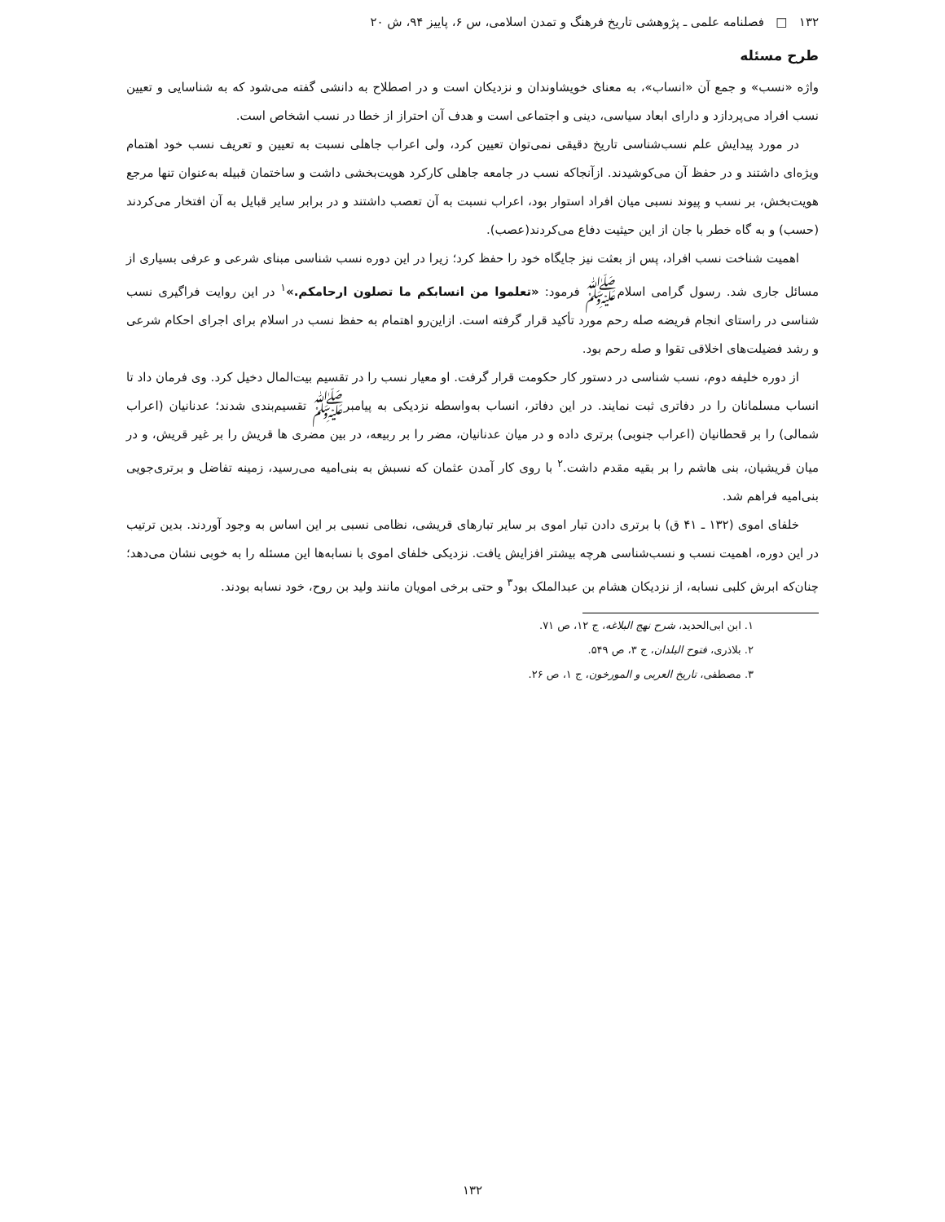۱۳۲ □ فصلنامه علمی ـ پژوهشی تاریخ فرهنگ و تمدن اسلامی، س ۶، پاییز ۹۴، ش ۲۰
طرح مسئله
واژه «نسب» و جمع آن «انساب»، به معنای خویشاوندان و نزدیکان است و در اصطلاح به دانشی گفته می‌شود که به شناسایی و تعیین نسب افراد می‌پردازد و دارای ابعاد سیاسی، دینی و اجتماعی است و هدف آن احتراز از خطا در نسب اشخاص است.
در مورد پیدایش علم نسب‌شناسی تاریخ دقیقی نمی‌توان تعیین کرد، ولی اعراب جاهلی نسبت به تعیین و تعریف نسب خود اهتمام ویژه‌ای داشتند و در حفظ آن می‌کوشیدند. ازآنجاکه نسب در جامعه جاهلی کارکرد هویت‌بخشی داشت و ساختمان قبیله به‌عنوان تنها مرجع هویت‌بخش، بر نسب و پیوند نسبی میان افراد استوار بود، اعراب نسبت به آن تعصب داشتند و در برابر سایر قبایل به آن افتخار می‌کردند (حسب) و به گاه خطر با جان از این حیثیت دفاع می‌کردند(عصب).
اهمیت شناخت نسب افراد، پس از بعثت نیز جایگاه خود را حفظ کرد؛ زیرا در این دوره نسب شناسی مبنای شرعی و عرفی بسیاری از مسائل جاری شد. رسول گرامی اسلامﷺ فرمود: «تعلموا من انسابکم ما تصلون ارحامکم.»<sup>۱</sup> در این روایت فراگیری نسب شناسی در راستای انجام فریضه صله رحم مورد تأکید قرار گرفته است. ازاین‌رو اهتمام به حفظ نسب در اسلام برای اجرای احکام شرعی و رشد فضیلت‌های اخلاقی تقوا و صله رحم بود.
از دوره خلیفه دوم، نسب شناسی در دستور کار حکومت قرار گرفت. او معیار نسب را در تقسیم بیت‌المال دخیل کرد. وی فرمان داد تا انساب مسلمانان را در دفاتری ثبت نمایند. در این دفاتر، انساب به‌واسطه نزدیکی به پیامبرﷺ تقسیم‌بندی شدند؛ عدنانیان (اعراب شمالی) را بر قحطانیان (اعراب جنوبی) برتری داده و در میان عدنانیان، مضر را بر ربیعه، در بین مضری ها قریش را بر غیر قریش، و در میان قریشیان، بنی هاشم را بر بقیه مقدم داشت.<sup>۲</sup> با روی کار آمدن عثمان که نسبش به بنی‌امیه می‌رسید، زمینه تفاضل و برتری‌جویی بنی‌امیه فراهم شد.
خلفای اموی (۱۳۲ ـ ۴۱ ق) با برتری دادن تبار اموی بر سایر تبارهای قریشی، نظامی نسبی بر این اساس به وجود آوردند. بدین ترتیب در این دوره، اهمیت نسب و نسب‌شناسی هرچه بیشتر افزایش یافت. نزدیکی خلفای اموی با نسابه‌ها این مسئله را به خوبی نشان می‌دهد؛ چنان‌که ابرش کلبی نسابه، از نزدیکان هشام بن عبدالملک بود<sup>۳</sup> و حتی برخی امویان مانند ولید بن روح، خود نسابه بودند.
۱. ابن ابی‌الحدید، شرح نهج البلاغه، ج ۱۲، ص ۷۱.
۲. بلاذری، فتوح البلدان، ج ۳، ص ۵۴۹.
۳. مصطفی، تاریخ العربی و المورخون، ج ۱، ص ۲۶.
۱۳۲